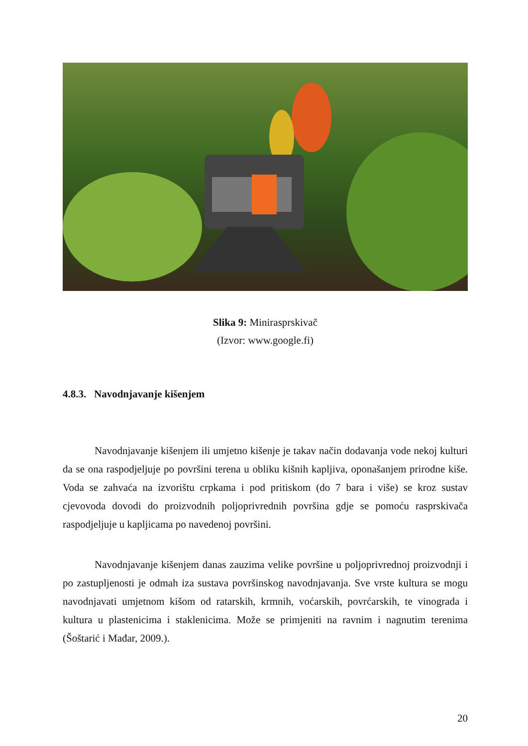Slika 9: Minirasprskivač
(Izvor: www.google.fi)
4.8.3. Navodnjavanje kišenjem
Navodnjavanje kišenjem ili umjetno kišenje je takav način dodavanja vode nekoj kulturi da se ona raspodjeljuje po površini terena u obliku kišnih kapljiva, oponašanjem prirodne kiše. Voda se zahvaća na izvorištu crpkama i pod pritiskom (do 7 bara i više) se kroz sustav cjevovoda dovodi do proizvodnih poljoprivrednih površina gdje se pomoću rasprskivača raspodjeljuje u kapljicama po navedenoj površini.
Navodnjavanje kišenjem danas zauzima velike površine u poljoprivrednoj proizvodnji i po zastupljenosti je odmah iza sustava površinskog navodnjavanja. Sve vrste kultura se mogu navodnjavati umjetnom kišom od ratarskih, krmnih, voćarskih, povrćarskih, te vinograda i kultura u plastenicima i staklenicima. Može se primjeniti na ravnim i nagnutim terenima (Šoštarić i Mađar, 2009.).
20